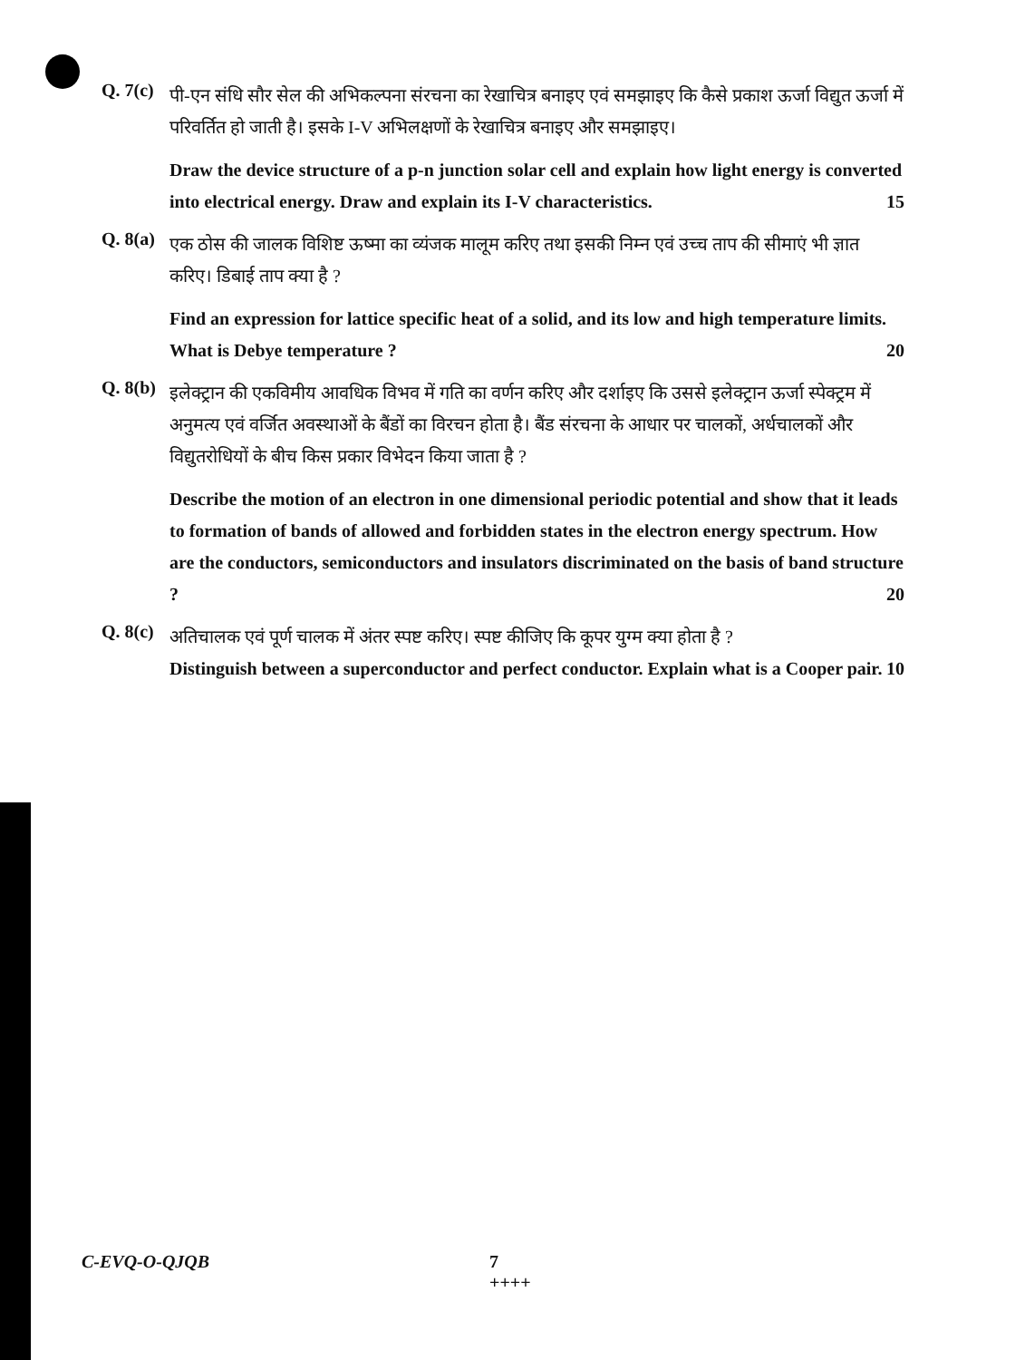Q. 7(c)
पी-एन संधि सौर सेल की अभिकल्पना संरचना का रेखाचित्र बनाइए एवं समझाइए कि कैसे प्रकाश ऊर्जा विद्युत ऊर्जा में परिवर्तित हो जाती है। इसके I-V अभिलक्षणों के रेखाचित्र बनाइए और समझाइए।
Draw the device structure of a p-n junction solar cell and explain how light energy is converted into electrical energy. Draw and explain its I-V characteristics. 15
Q. 8(a)
एक ठोस की जालक विशिष्ट ऊष्मा का व्यंजक मालूम करिए तथा इसकी निम्न एवं उच्च ताप की सीमाएं भी ज्ञात करिए। डिबाई ताप क्या है ?
Find an expression for lattice specific heat of a solid, and its low and high temperature limits. What is Debye temperature ? 20
Q. 8(b)
इलेक्ट्रान की एकविमीय आवधिक विभव में गति का वर्णन करिए और दर्शाइए कि उससे इलेक्ट्रान ऊर्जा स्पेक्ट्रम में अनुमत्य एवं वर्जित अवस्थाओं के बैंडों का विरचन होता है। बैंड संरचना के आधार पर चालकों, अर्धचालकों और विद्युतरोधियों के बीच किस प्रकार विभेदन किया जाता है ?
Describe the motion of an electron in one dimensional periodic potential and show that it leads to formation of bands of allowed and forbidden states in the electron energy spectrum. How are the conductors, semiconductors and insulators discriminated on the basis of band structure ? 20
Q. 8(c)
अतिचालक एवं पूर्ण चालक में अंतर स्पष्ट करिए। स्पष्ट कीजिए कि कूपर युग्म क्या होता है ?
Distinguish between a superconductor and perfect conductor. Explain what is a Cooper pair. 10
C-EVQ-O-QJQB 7
++++